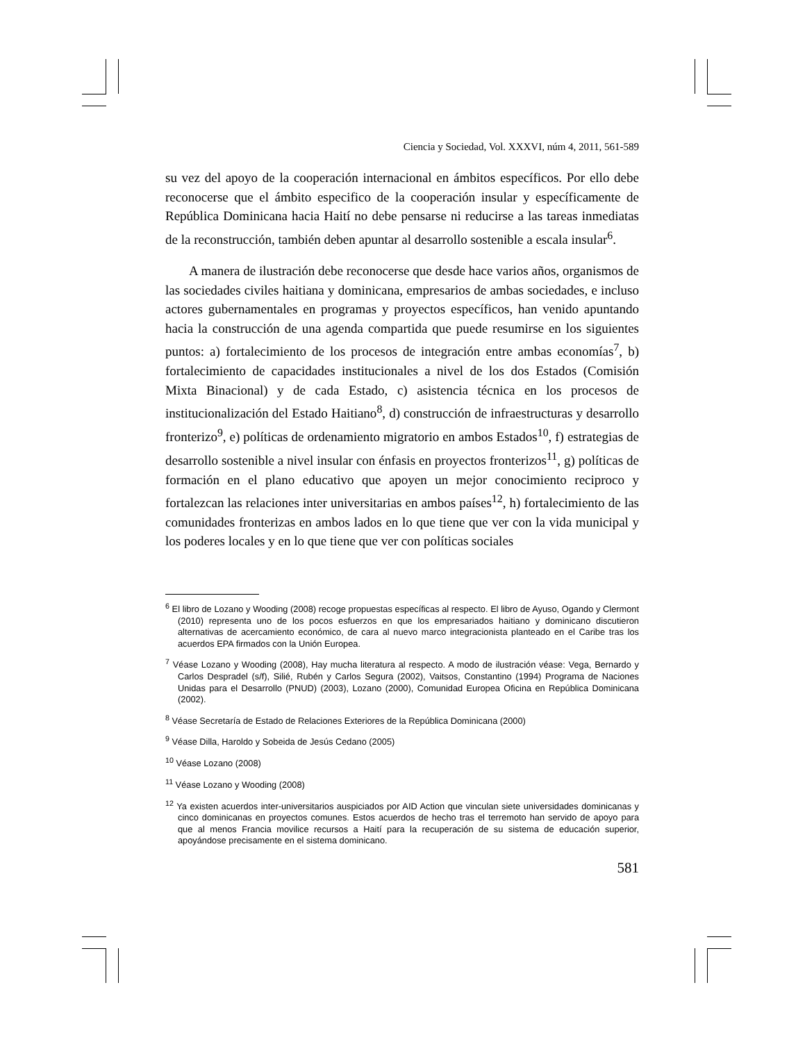Ciencia y Sociedad, Vol. XXXVI, núm 4, 2011, 561-589
su vez del apoyo de la cooperación internacional en ámbitos específicos. Por ello debe reconocerse que el ámbito especifico de la cooperación insular y específicamente de República Dominicana hacia Haití no debe pensarse ni reducirse a las tareas inmediatas de la reconstrucción, también deben apuntar al desarrollo sostenible a escala insular<sup>6</sup>.
A manera de ilustración debe reconocerse que desde hace varios años, organismos de las sociedades civiles haitiana y dominicana, empresarios de ambas sociedades, e incluso actores gubernamentales en programas y proyectos específicos, han venido apuntando hacia la construcción de una agenda compartida que puede resumirse en los siguientes puntos: a) fortalecimiento de los procesos de integración entre ambas economías<sup>7</sup>, b) fortalecimiento de capacidades institucionales a nivel de los dos Estados (Comisión Mixta Binacional) y de cada Estado, c) asistencia técnica en los procesos de institucionalización del Estado Haitiano<sup>8</sup>, d) construcción de infraestructuras y desarrollo fronterizo<sup>9</sup>, e) políticas de ordenamiento migratorio en ambos Estados<sup>10</sup>, f) estrategias de desarrollo sostenible a nivel insular con énfasis en proyectos fronterizos<sup>11</sup>, g) políticas de formación en el plano educativo que apoyen un mejor conocimiento reciproco y fortalezcan las relaciones inter universitarias en ambos países<sup>12</sup>, h) fortalecimiento de las comunidades fronterizas en ambos lados en lo que tiene que ver con la vida municipal y los poderes locales y en lo que tiene que ver con políticas sociales
<sup>6</sup> El libro de Lozano y Wooding (2008) recoge propuestas específicas al respecto. El libro de Ayuso, Ogando y Clermont (2010) representa uno de los pocos esfuerzos en que los empresariados haitiano y dominicano discutieron alternativas de acercamiento económico, de cara al nuevo marco integracionista planteado en el Caribe tras los acuerdos EPA firmados con la Unión Europea.
<sup>7</sup> Véase Lozano y Wooding (2008), Hay mucha literatura al respecto. A modo de ilustración véase: Vega, Bernardo y Carlos Despradel (s/f), Silié, Rubén y Carlos Segura (2002), Vaitsos, Constantino (1994) Programa de Naciones Unidas para el Desarrollo (PNUD) (2003), Lozano (2000), Comunidad Europea Oficina en República Dominicana (2002).
<sup>8</sup> Véase Secretaría de Estado de Relaciones Exteriores de la República Dominicana (2000)
<sup>9</sup> Véase Dilla, Haroldo y Sobeida de Jesús Cedano (2005)
<sup>10</sup> Véase Lozano (2008)
<sup>11</sup> Véase Lozano y Wooding (2008)
<sup>12</sup> Ya existen acuerdos inter-universitarios auspiciados por AID Action que vinculan siete universidades dominicanas y cinco dominicanas en proyectos comunes. Estos acuerdos de hecho tras el terremoto han servido de apoyo para que al menos Francia movilice recursos a Haití para la recuperación de su sistema de educación superior, apoyándose precisamente en el sistema dominicano.
581